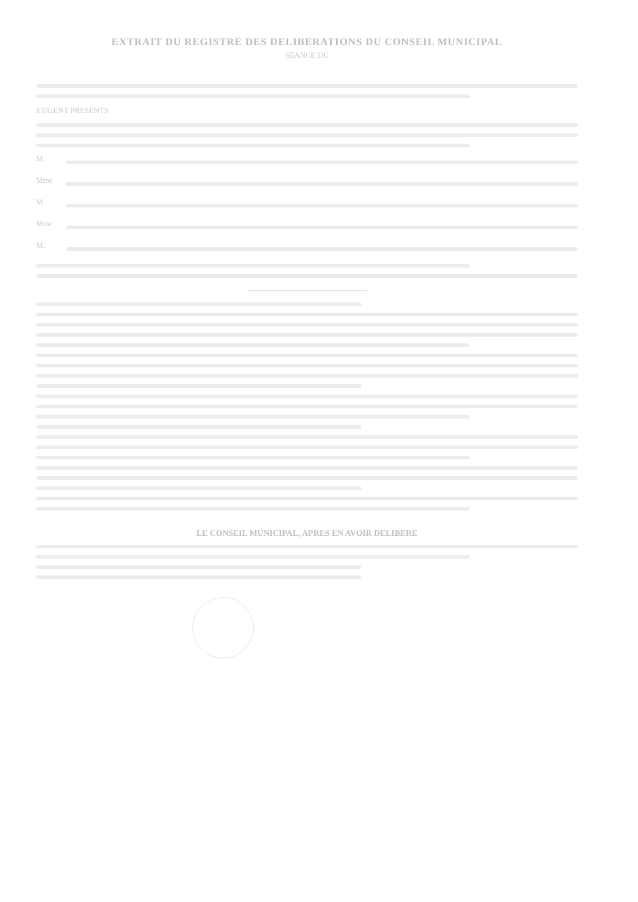EXTRAIT DU REGISTRE DES DELIBERATIONS DU CONSEIL MUNICIPAL
SEANCE DU
ETAIENT PRESENTS
M.
Mme
M.
Mme
M.
LE CONSEIL MUNICIPAL, APRES EN AVOIR DELIBERE